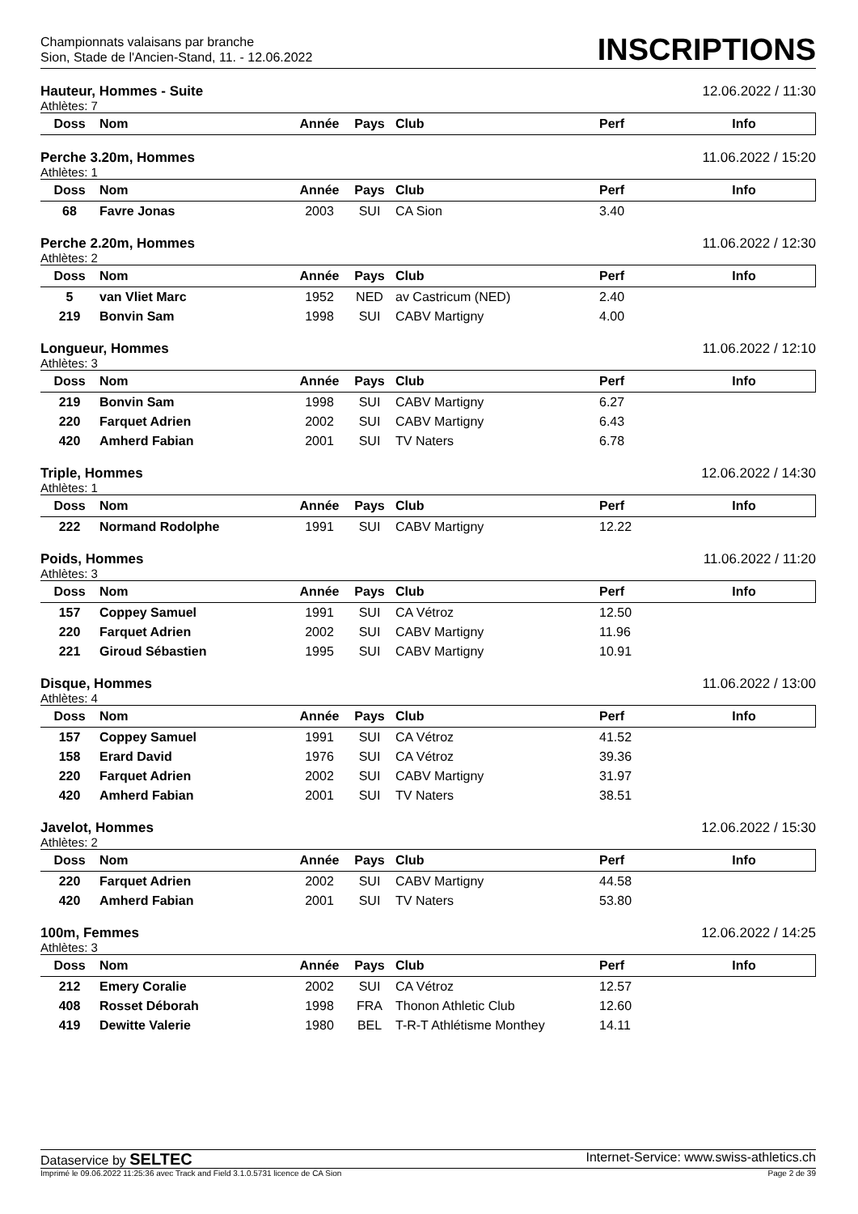Championnats valaisans par branche
Sion, Stade de l'Ancien-Stand, 11. - 12.06.2022
INSCRIPTIONS
Hauteur, Hommes - Suite 12.06.2022 / 11:30
Athlètes: 7
| Doss | Nom | Année | Pays | Club | Perf | Info |
| --- | --- | --- | --- | --- | --- | --- |
Perche 3.20m, Hommes 11.06.2022 / 15:20
Athlètes: 1
| Doss | Nom | Année | Pays | Club | Perf | Info |
| --- | --- | --- | --- | --- | --- | --- |
| 68 | Favre Jonas | 2003 | SUI | CA Sion | 3.40 | |
Perche 2.20m, Hommes 11.06.2022 / 12:30
Athlètes: 2
| Doss | Nom | Année | Pays | Club | Perf | Info |
| --- | --- | --- | --- | --- | --- | --- |
| 5 | van Vliet Marc | 1952 | NED | av Castricum (NED) | 2.40 | |
| 219 | Bonvin Sam | 1998 | SUI | CABV Martigny | 4.00 | |
Longueur, Hommes 11.06.2022 / 12:10
Athlètes: 3
| Doss | Nom | Année | Pays | Club | Perf | Info |
| --- | --- | --- | --- | --- | --- | --- |
| 219 | Bonvin Sam | 1998 | SUI | CABV Martigny | 6.27 | |
| 220 | Farquet Adrien | 2002 | SUI | CABV Martigny | 6.43 | |
| 420 | Amherd Fabian | 2001 | SUI | TV Naters | 6.78 | |
Triple, Hommes 12.06.2022 / 14:30
Athlètes: 1
| Doss | Nom | Année | Pays | Club | Perf | Info |
| --- | --- | --- | --- | --- | --- | --- |
| 222 | Normand Rodolphe | 1991 | SUI | CABV Martigny | 12.22 | |
Poids, Hommes 11.06.2022 / 11:20
Athlètes: 3
| Doss | Nom | Année | Pays | Club | Perf | Info |
| --- | --- | --- | --- | --- | --- | --- |
| 157 | Coppey Samuel | 1991 | SUI | CA Vétroz | 12.50 | |
| 220 | Farquet Adrien | 2002 | SUI | CABV Martigny | 11.96 | |
| 221 | Giroud Sébastien | 1995 | SUI | CABV Martigny | 10.91 | |
Disque, Hommes 11.06.2022 / 13:00
Athlètes: 4
| Doss | Nom | Année | Pays | Club | Perf | Info |
| --- | --- | --- | --- | --- | --- | --- |
| 157 | Coppey Samuel | 1991 | SUI | CA Vétroz | 41.52 | |
| 158 | Erard David | 1976 | SUI | CA Vétroz | 39.36 | |
| 220 | Farquet Adrien | 2002 | SUI | CABV Martigny | 31.97 | |
| 420 | Amherd Fabian | 2001 | SUI | TV Naters | 38.51 | |
Javelot, Hommes 12.06.2022 / 15:30
Athlètes: 2
| Doss | Nom | Année | Pays | Club | Perf | Info |
| --- | --- | --- | --- | --- | --- | --- |
| 220 | Farquet Adrien | 2002 | SUI | CABV Martigny | 44.58 | |
| 420 | Amherd Fabian | 2001 | SUI | TV Naters | 53.80 | |
100m, Femmes 12.06.2022 / 14:25
Athlètes: 3
| Doss | Nom | Année | Pays | Club | Perf | Info |
| --- | --- | --- | --- | --- | --- | --- |
| 212 | Emery Coralie | 2002 | SUI | CA Vétroz | 12.57 | |
| 408 | Rosset Déborah | 1998 | FRA | Thonon Athletic Club | 12.60 | |
| 419 | Dewitte Valerie | 1980 | BEL | T-R-T Athlétisme Monthey | 14.11 | |
Dataservice by SELTEC Internet-Service: www.swiss-athletics.ch
Imprimé le 09.06.2022 11:25:36 avec Track and Field 3.1.0.5731 licence de CA Sion Page 2 de 39